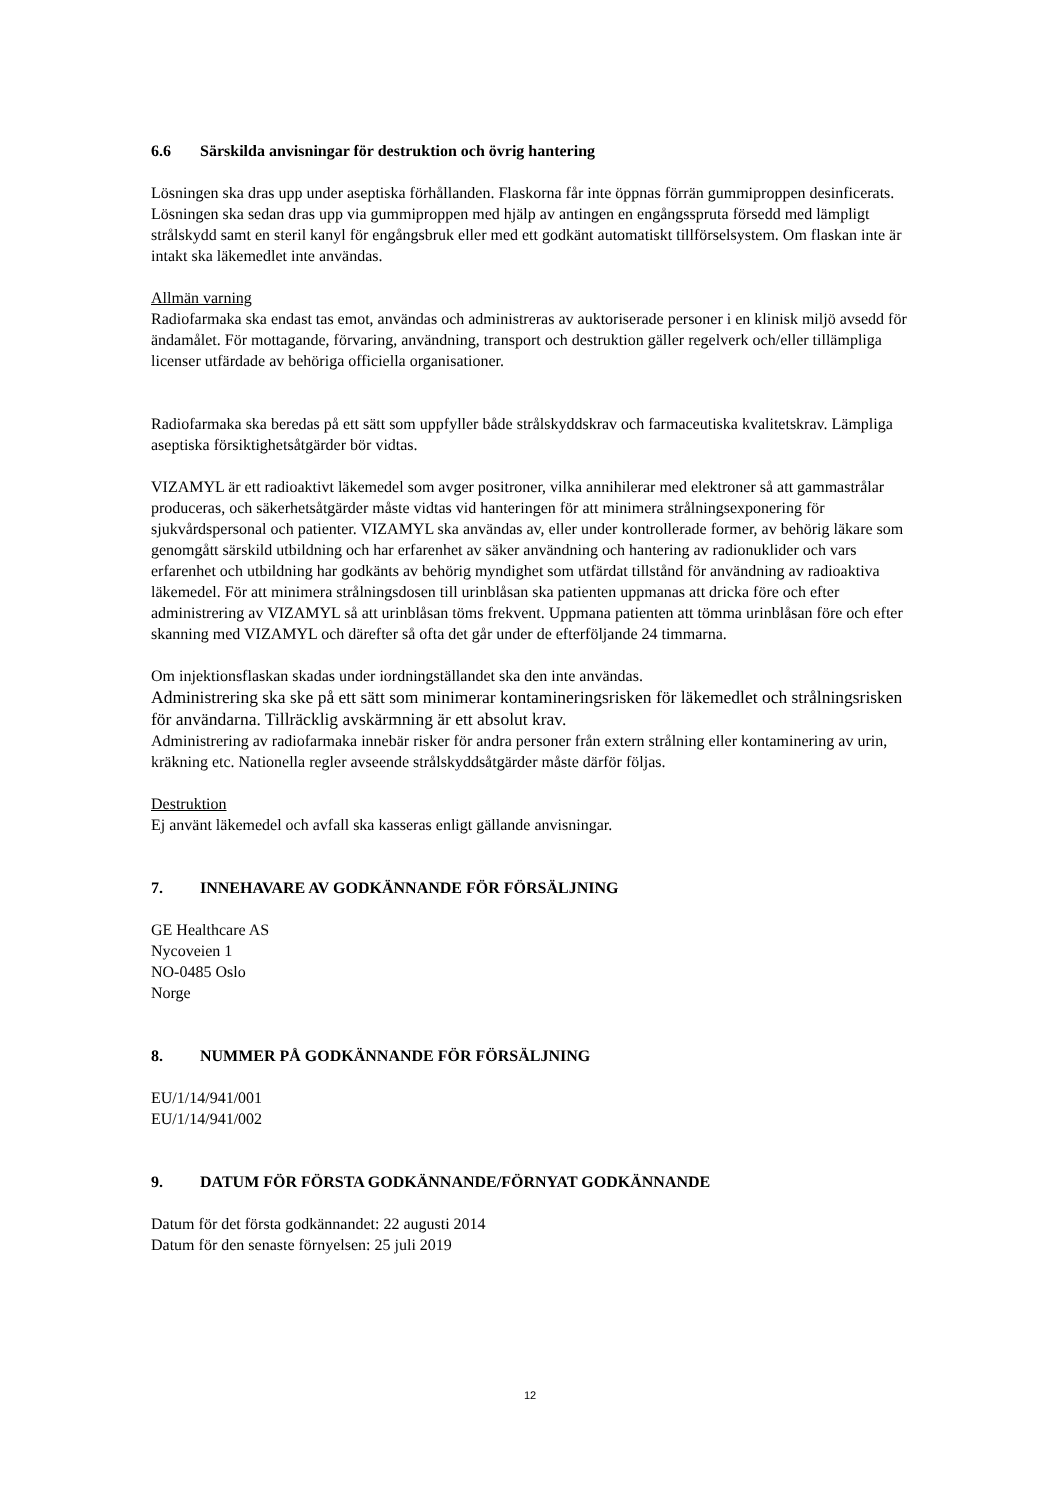6.6 Särskilda anvisningar för destruktion och övrig hantering
Lösningen ska dras upp under aseptiska förhållanden. Flaskorna får inte öppnas förrän gummiproppen desinficerats. Lösningen ska sedan dras upp via gummiproppen med hjälp av antingen en engångsspruta försedd med lämpligt strålskydd samt en steril kanyl för engångsbruk eller med ett godkänt automatiskt tillförselsystem. Om flaskan inte är intakt ska läkemedlet inte användas.
Allmän varning
Radiofarmaka ska endast tas emot, användas och administreras av auktoriserade personer i en klinisk miljö avsedd för ändamålet. För mottagande, förvaring, användning, transport och destruktion gäller regelverk och/eller tillämpliga licenser utfärdade av behöriga officiella organisationer.
Radiofarmaka ska beredas på ett sätt som uppfyller både strålskyddskrav och farmaceutiska kvalitetskrav. Lämpliga aseptiska försiktighetsåtgärder bör vidtas.
VIZAMYL är ett radioaktivt läkemedel som avger positroner, vilka annihilerar med elektroner så att gammastrålar produceras, och säkerhetsåtgärder måste vidtas vid hanteringen för att minimera strålningsexponering för sjukvårdspersonal och patienter. VIZAMYL ska användas av, eller under kontrollerade former, av behörig läkare som genomgått särskild utbildning och har erfarenhet av säker användning och hantering av radionuklider och vars erfarenhet och utbildning har godkänts av behörig myndighet som utfärdat tillstånd för användning av radioaktiva läkemedel. För att minimera strålningsdosen till urinblåsan ska patienten uppmanas att dricka före och efter administrering av VIZAMYL så att urinblåsan töms frekvent. Uppmana patienten att tömma urinblåsan före och efter skanning med VIZAMYL och därefter så ofta det går under de efterföljande 24 timmarna.
Om injektionsflaskan skadas under iordningställandet ska den inte användas.
Administrering ska ske på ett sätt som minimerar kontamineringsrisken för läkemedlet och strålningsrisken för användarna. Tillräcklig avskärmning är ett absolut krav.
Administrering av radiofarmaka innebär risker för andra personer från extern strålning eller kontaminering av urin, kräkning etc. Nationella regler avseende strålskyddsåtgärder måste därför följas.
Destruktion
Ej använt läkemedel och avfall ska kasseras enligt gällande anvisningar.
7. INNEHAVARE AV GODKÄNNANDE FÖR FÖRSÄLJNING
GE Healthcare AS
Nycoveien 1
NO-0485 Oslo
Norge
8. NUMMER PÅ GODKÄNNANDE FÖR FÖRSÄLJNING
EU/1/14/941/001
EU/1/14/941/002
9. DATUM FÖR FÖRSTA GODKÄNNANDE/FÖRNYAT GODKÄNNANDE
Datum för det första godkännandet: 22 augusti 2014
Datum för den senaste förnyelsen: 25 juli 2019
12